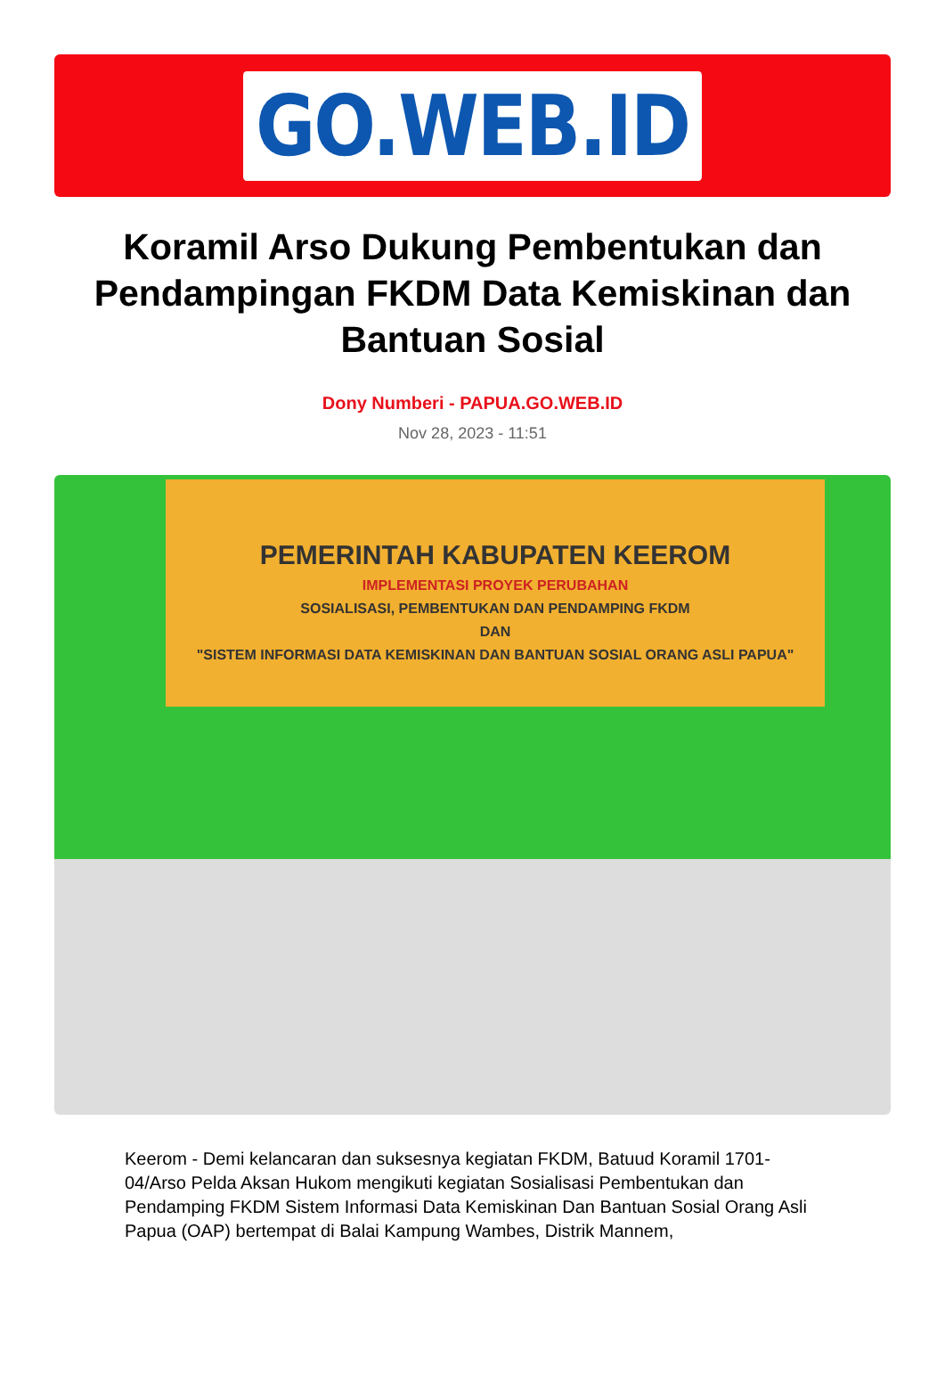GO.WEB.ID
Koramil Arso Dukung Pembentukan dan Pendampingan FKDM Data Kemiskinan dan Bantuan Sosial
Dony Numberi - PAPUA.GO.WEB.ID
Nov 28, 2023 - 11:51
PEMERINTAH KABUPATEN KEEROM
IMPLEMENTASI PROYEK PERUBAHAN
SOSIALISASI, PEMBENTUKAN DAN PENDAMPING FKDM
DAN
"SISTEM INFORMASI DATA KEMISKINAN DAN BANTUAN SOSIAL ORANG ASLI PAPUA"
Keerom - Demi kelancaran dan suksesnya kegiatan FKDM, Batuud Koramil 1701-04/Arso Pelda Aksan Hukom mengikuti kegiatan Sosialisasi Pembentukan dan Pendamping FKDM Sistem Informasi Data Kemiskinan Dan Bantuan Sosial Orang Asli Papua (OAP) bertempat di Balai Kampung Wambes, Distrik Mannem,